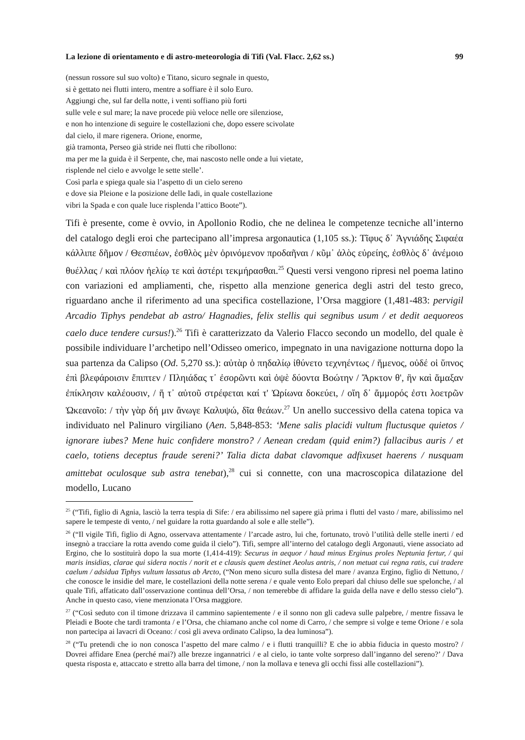La lezione di orientamento e di astro-meteorologia di Tifi (Val. Flacc. 2,62 ss.) 99
(nessun rossore sul suo volto) e Titano, sicuro segnale in questo,
si è gettato nei flutti intero, mentre a soffiare è il solo Euro.
Aggiungi che, sul far della notte, i venti soffiano più forti
sulle vele e sul mare; la nave procede più veloce nelle ore silenziose,
e non ho intenzione di seguire le costellazioni che, dopo essere scivolate
dal cielo, il mare rigenera. Orione, enorme,
già tramonta, Perseo già stride nei flutti che ribollono:
ma per me la guida è il Serpente, che, mai nascosto nelle onde a lui vietate,
risplende nel cielo e avvolge le sette stelle’.
Così parla e spiega quale sia l’aspetto di un cielo sereno
e dove sia Pleione e la posizione delle Iadi, in quale costellazione
vibri la Spada e con quale luce risplenda l’attico Boote”).
Tifi è presente, come è ovvio, in Apollonio Rodio, che ne delinea le competenze tecniche all’interno del catalogo degli eroi che partecipano all’impresa argonautica (1,105 ss.): Τῖφυς δ᾽ Ἁγνιάδης Σιφαέα κάλλιπε δῆμον / Θεσπιέων, ἐσθλὸς μὲν ὀρινόμενον προδαῆναι / κῦμ᾽ ἁλὸς εὐρείης, ἐσθλὸς δ᾽ ἀνέμοιο θυέλλας / καὶ πλόον ἠελίῳ τε καὶ ἀστέρι τεκμήρασθαι.<sup>25</sup> Questi versi vengono ripresi nel poema latino con variazioni ed ampliamenti, che, rispetto alla menzione generica degli astri del testo greco, riguardano anche il riferimento ad una specifica costellazione, l’Orsa maggiore (1,481-483: pervigil Arcadio Tiphys pendebat ab astro/ Hagnadies, felix stellis qui segnibus usum / et dedit aequoreos caelo duce tendere cursus!).<sup>26</sup> Tifi è caratterizzato da Valerio Flacco secondo un modello, del quale è possibile individuare l’archetipo nell’Odisseo omerico, impegnato in una navigazione notturna dopo la sua partenza da Calipso (Od. 5,270 ss.): αὐτὰρ ὁ πηδαλίῳ ἰθύνετο τεχνηέντως / ἥμενος, οὐδέ οἱ ὕπνος ἐπὶ βλεφάροισιν ἔπιπτεν / Πληιάδας τ᾽ ἐσορῶντι καὶ ὀψὲ δύοντα Βοώτην / Ἄρκτον θ', ἣν καὶ ἅμαξαν ἐπίκλησιν καλέουσιν, / ἥ τ᾽ αὐτοῦ στρέφεται καί τ' Ὠρίωνα δοκεύει, / οἴη δ᾽ ἄμμορός ἐστι λοετρῶν Ὠκεανοῖο: / τὴν γὰρ δή μιν ἄνωγε Καλυψώ, δῖα θεάων.<sup>27</sup> Un anello successivo della catena topica va individuato nel Palinuro virgiliano (Aen. 5,848-853: ‘Mene salis placidi vultum fluctusque quietos / ignorare iubes? Mene huic confidere monstro? / Aenean credam (quid enim?) fallacibus auris / et caelo, totiens deceptus fraude sereni?’ Talia dicta dabat clavomque adfixuset haerens / nusquam amittebat oculosque sub astra tenebat),<sup>28</sup> cui si connette, con una macroscopica dilatazione del modello, Lucano
<sup>25</sup> (“Tifi, figlio di Agnia, lasciò la terra tespia di Sife: / era abilissimo nel sapere già prima i flutti del vasto / mare, abilissimo nel sapere le tempeste di vento, / nel guidare la rotta guardando al sole e alle stelle”).
<sup>26</sup> (“Il vigile Tifi, figlio di Agno, osservava attentamente / l’arcade astro, lui che, fortunato, trovò l’utilità delle stelle inerti / ed insegnò a tracciare la rotta avendo come guida il cielo”). Tifi, sempre all’interno del catalogo degli Argonauti, viene associato ad Ergino, che lo sostituirà dopo la sua morte (1,414-419): Securus in aequor / haud minus Erginus proles Neptunia fertur, / qui maris insidias, clarae qui sidera noctis / norit et e clausis quem destinet Aeolus antris, / non metuat cui regna ratis, cui tradere caelum / adsidua Tiphys vultum lassatus ab Arcto, (“Non meno sicuro sulla distesa del mare / avanza Ergino, figlio di Nettuno, / che conosce le insidie del mare, le costellazioni della notte serena / e quale vento Eolo prepari dal chiuso delle sue spelonche, / al quale Tifi, affaticato dall’osservazione continua dell’Orsa, / non temerebbe di affidare la guida della nave e dello stesso cielo”). Anche in questo caso, viene menzionata l’Orsa maggiore.
<sup>27</sup> (“Così seduto con il timone drizzava il cammino sapientemente / e il sonno non gli cadeva sulle palpebre, / mentre fissava le Pleiadi e Boote che tardi tramonta / e l’Orsa, che chiamano anche col nome di Carro, / che sempre si volge e teme Orione / e sola non partecipa ai lavacri di Oceano: / così gli aveva ordinato Calipso, la dea luminosa”).
<sup>28</sup> (“Tu pretendi che io non conosca l’aspetto del mare calmo / e i flutti tranquilli? E che io abbia fiducia in questo mostro? / Dovrei affidare Enea (perché mai?) alle brezze ingannatrici / e al cielo, io tante volte sorpreso dall’inganno del sereno?’ / Dava questa risposta e, attaccato e stretto alla barra del timone, / non la mollava e teneva gli occhi fissi alle costellazioni”).